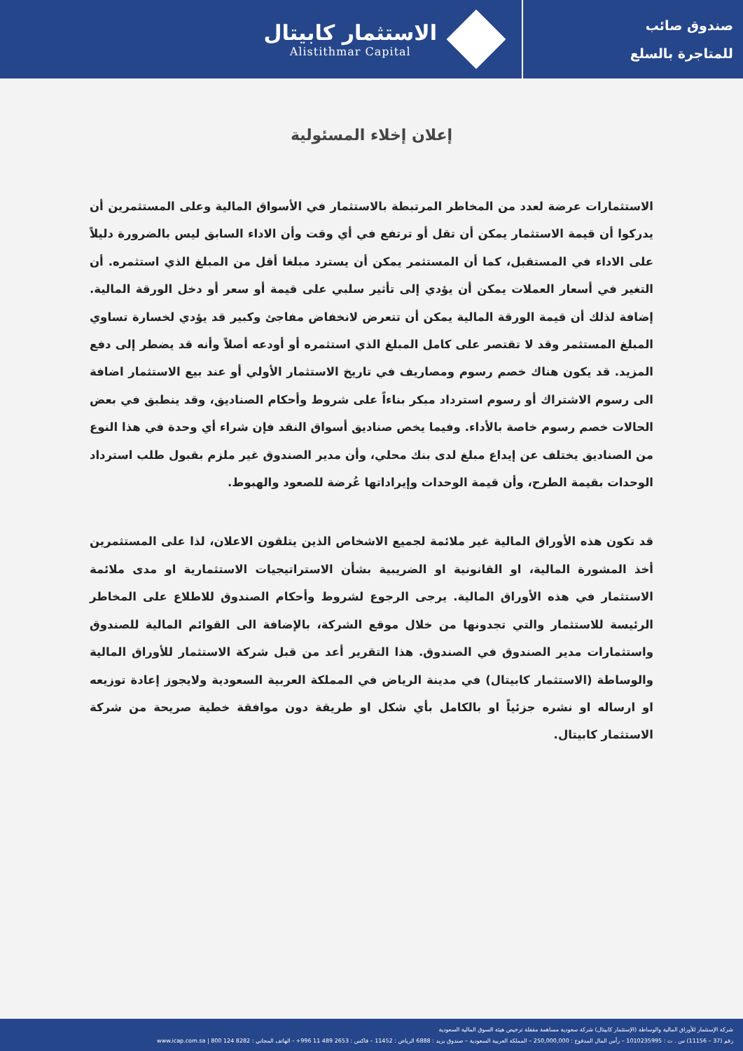صندوق صائب
للمتاجرة بالسلع
الاستثمار كابيتال
Alistithmar Capital
إعلان إخلاء المسئولية
الاستثمارات عرضة لعدد من المخاطر المرتبطة بالاستثمار في الأسواق المالية وعلى المستثمرين أن يدركوا أن قيمة الاستثمار يمكن أن تقل أو ترتفع في أي وقت وأن الاداء السابق ليس بالضرورة دليلاً على الاداء في المستقبل، كما أن المستثمر يمكن أن يسترد مبلغا أقل من المبلغ الذي استثمره. أن التغير في أسعار العملات يمكن أن يؤدي إلى تأثير سلبي على قيمة أو سعر أو دخل الورقة المالية. إضافة لذلك أن قيمة الورقة المالية يمكن أن تتعرض لانخفاض مفاجئ وكبير قد يؤدي لخسارة تساوي المبلغ المستثمر وقد لا تقتصر على كامل المبلغ الذي استثمره أو أودعه أصلاً وأنه قد يضطر إلى دفع المزيد. قد يكون هناك خصم رسوم ومصاريف في تاريخ الاستثمار الأولي أو عند بيع الاستثمار اضافة الى رسوم الاشتراك أو رسوم استرداد مبكر بناءاً على شروط وأحكام الصناديق، وقد ينطبق في بعض الحالات خصم رسوم خاصة بالأداء. وفيما يخص صناديق أسواق النقد فإن شراء أي وحدة في هذا النوع من الصناديق يختلف عن إيداع مبلغ لدى بنك محلي، وأن مدير الصندوق غير ملزم بقبول طلب استرداد الوحدات بقيمة الطرح، وأن قيمة الوحدات وإيراداتها عُرضة للصعود والهبوط.
قد تكون هذه الأوراق المالية غير ملائمة لجميع الاشخاص الذين يتلقون الاعلان، لذا على المستثمرين أخذ المشورة المالية، او القانونية او الضريبية بشأن الاستراتيجيات الاستثمارية او مدى ملائمة الاستثمار في هذه الأوراق المالية. يرجى الرجوع لشروط وأحكام الصندوق للاطلاع على المخاطر الرئيسة للاستثمار والتي تجدونها من خلال موقع الشركة، بالإضافة الى القوائم المالية للصندوق واستثمارات مدير الصندوق في الصندوق. هذا التقرير أعد من قبل شركة الاستثمار للأوراق المالية والوساطة (الاستثمار كابيتال) في مدينة الرياض في المملكة العربية السعودية ولايجوز إعادة توزيعه او ارساله او نشره جزئياً او بالكامل بأي شكل او طريقة دون موافقة خطية صريحة من شركة الاستثمار كابيتال.
شركة الإستثمار للأوراق المالية والوساطة (الإستثمار كابيتال) شركة سعودية مساهمة مقفلة ترخيص هيئة السوق المالية السعودية
رقم (37 – 11156) س . ت : 1010235995 – رأس المال المدفوع : 250,000,000 – المملكة العربية السعودية – صندوق بريد : 6888 الرياض : 11452 – فاكس : 2653 489 11 996+ - الهاتف المجاني : 8282 124 800 | www.icap.com.sa